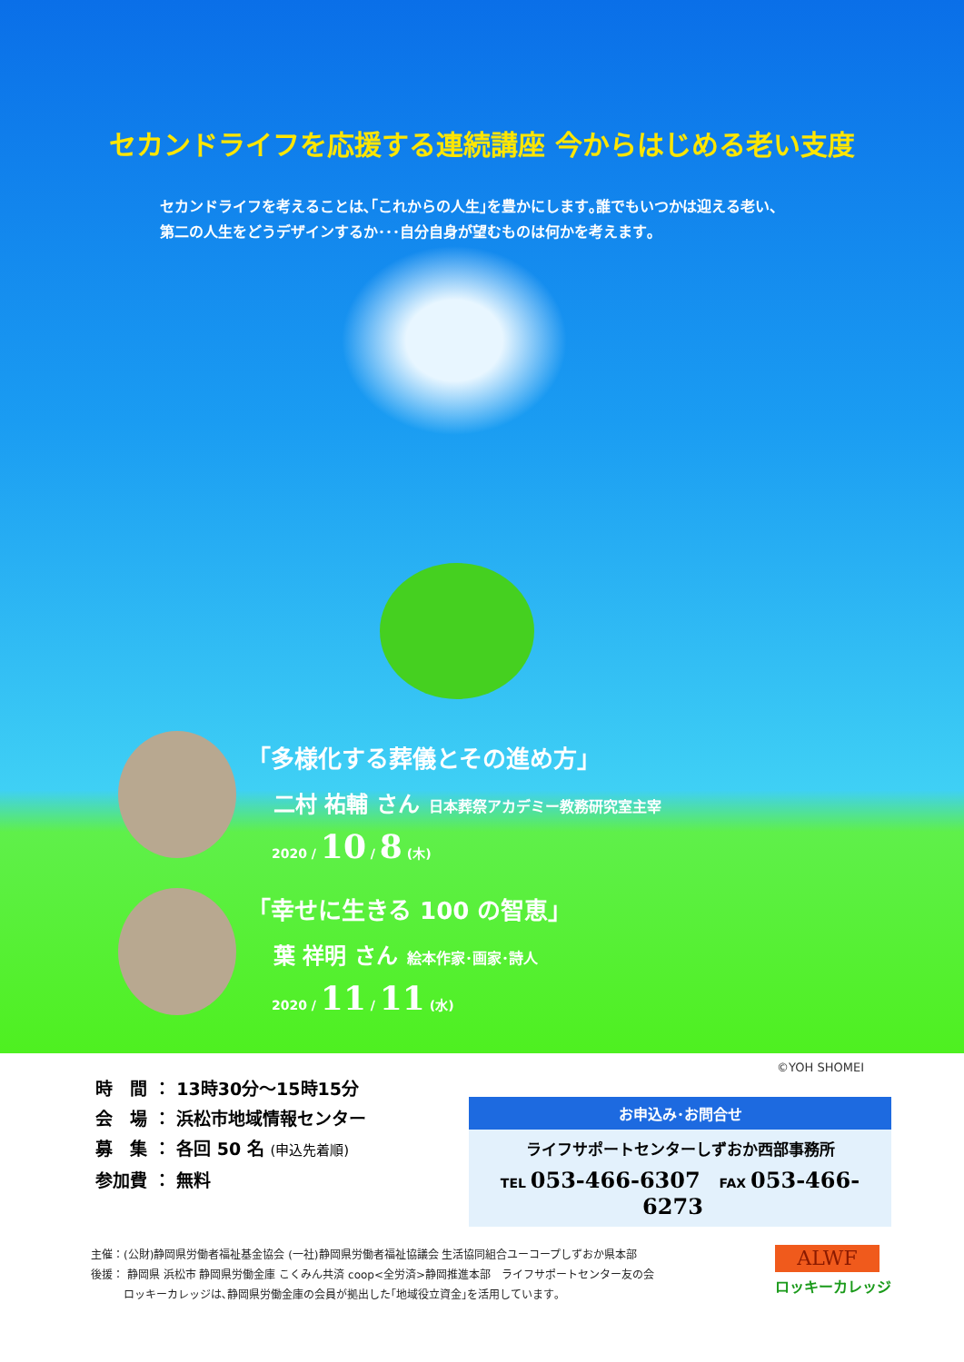セカンドライフを応援する連続講座 今からはじめる老い支度
セカンドライフを考えることは､｢これからの人生｣を豊かにします｡誰でもいつかは迎える老い、
第二の人生をどうデザインするか･･･自分自身が望むものは何かを考えます｡
｢多様化する葬儀とその進め方｣
二村 祐輔 さん 日本葬祭アカデミー教務研究室主宰
2020 / 10 / 8 (木)
｢幸せに生きる 100 の智恵｣
葉 祥明 さん 絵本作家･画家･詩人
2020 / 11 / 11 (水)
©YOH SHOMEI
時　間 ： 13時30分～15時15分
会　場 ： 浜松市地域情報センター
募　集 ： 各回 50 名 (申込先着順)
参加費 ： 無料
お申込み･お問合せ
ライフサポートセンターしずおか西部事務所
TEL 053-466-6307 FAX 053-466-6273
主催：(公財)静岡県労働者福祉基金協会 (一社)静岡県労働者福祉協議会 生活協同組合ユーコープしずおか県本部
後援： 静岡県 浜松市 静岡県労働金庫 こくみん共済 coop<全労済>静岡推進本部　ライフサポートセンター友の会
　　　ロッキーカレッジは､静岡県労働金庫の会員が拠出した｢地域役立資金｣を活用しています｡
ALWF
ロッキーカレッジ